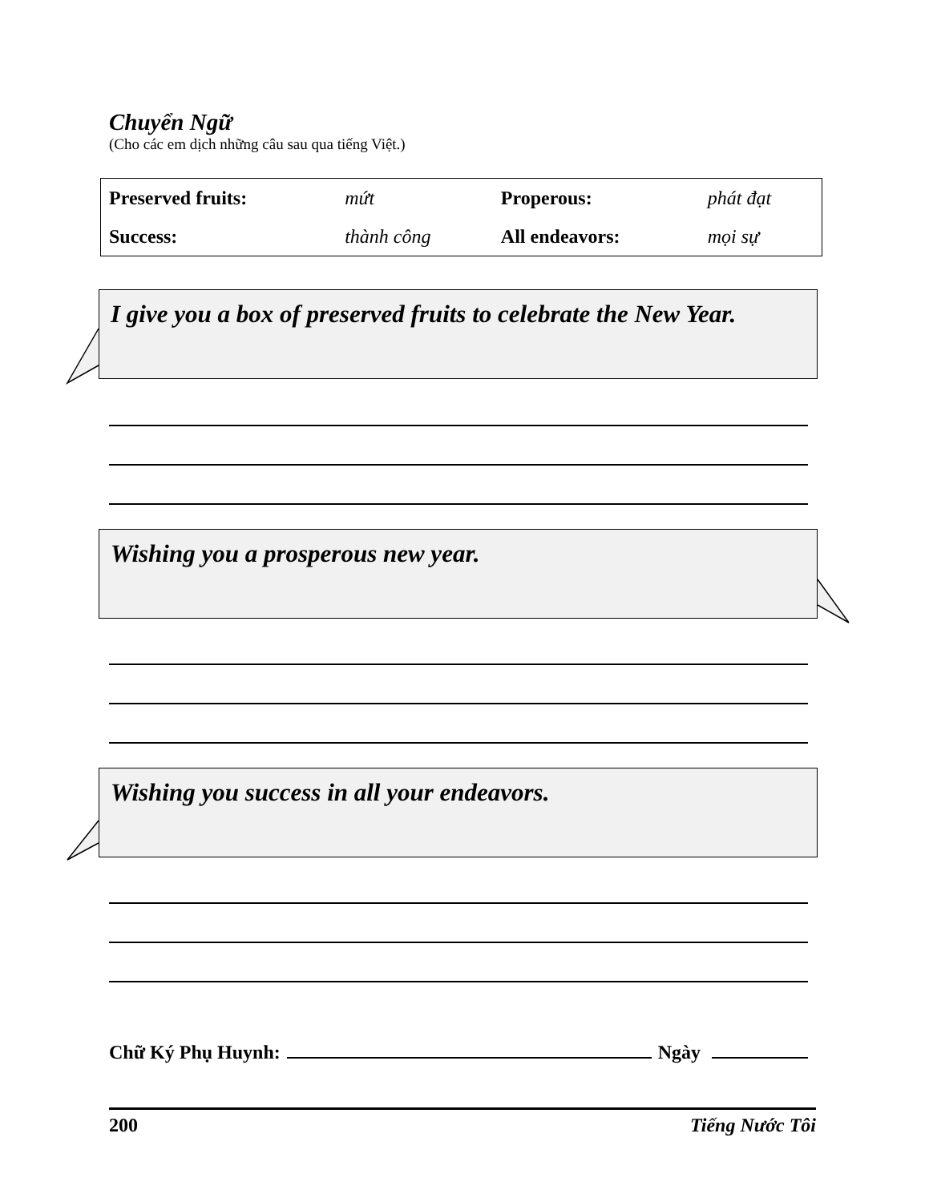Chuyển Ngữ
(Cho các em dịch những câu sau qua tiếng Việt.)
| Preserved fruits: | mứt | Properous: | phát đạt |
| Success: | thành công | All endeavors: | mọi sự |
I give you a box of preserved fruits to celebrate the New Year.
Wishing you a prosperous new year.
Wishing you success in all your endeavors.
Chữ Ký Phụ Huynh: Ngày
200 Tiếng Nước Tôi